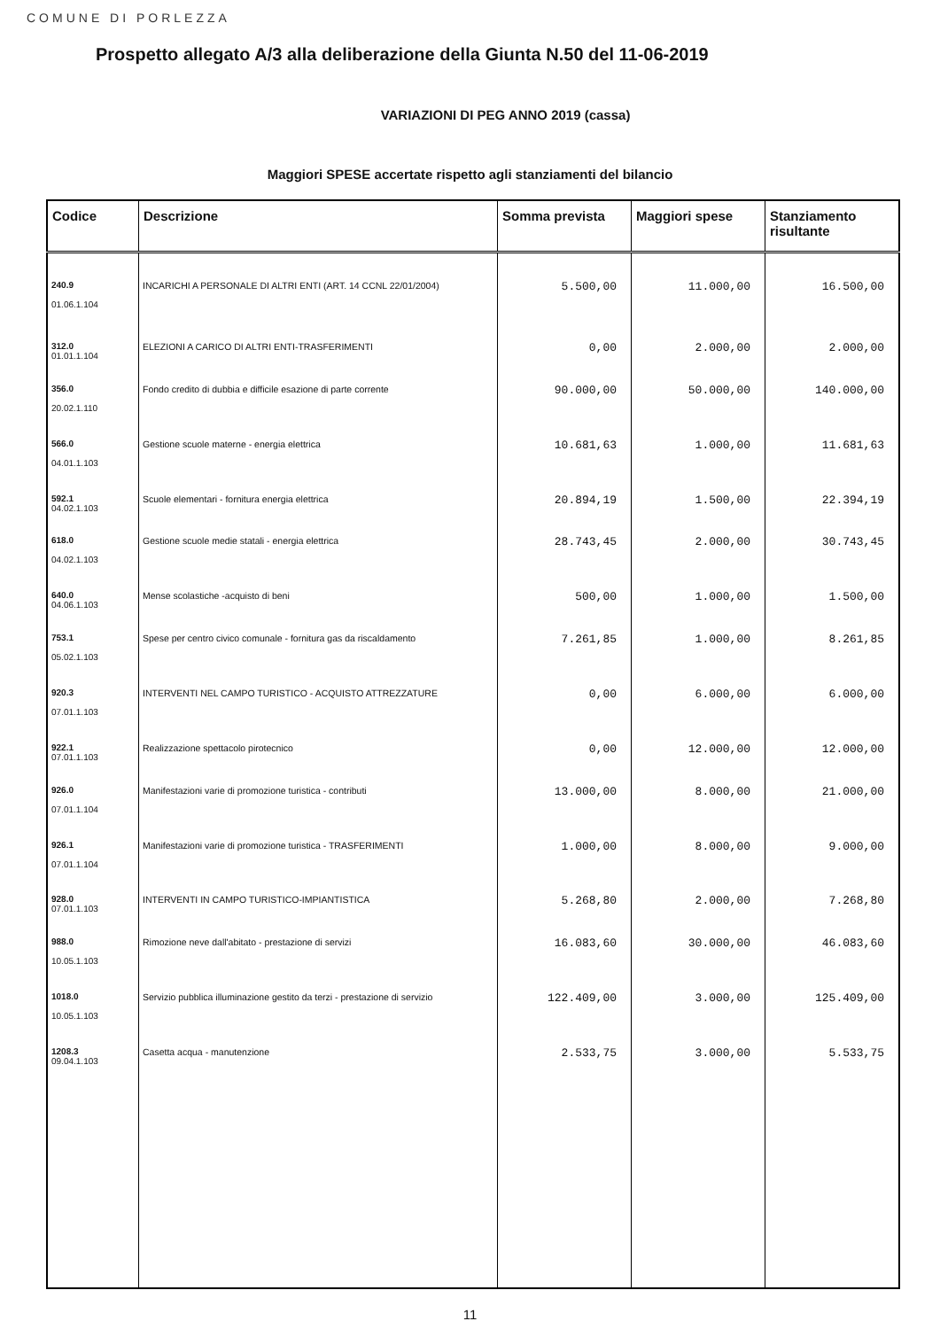COMUNE DI PORLEZZA
Prospetto allegato A/3 alla deliberazione della Giunta N.50 del 11-06-2019
VARIAZIONI DI PEG ANNO 2019 (cassa)
Maggiori SPESE accertate rispetto agli stanziamenti del bilancio
| Codice | Descrizione | Somma prevista | Maggiori spese | Stanziamento risultante |
| --- | --- | --- | --- | --- |
| 240.9 01.06.1.104 | INCARICHI A PERSONALE DI ALTRI ENTI (ART. 14 CCNL 22/01/2004) | 5.500,00 | 11.000,00 | 16.500,00 |
| 312.0 01.01.1.104 | ELEZIONI A CARICO DI ALTRI ENTI-TRASFERIMENTI | 0,00 | 2.000,00 | 2.000,00 |
| 356.0 20.02.1.110 | Fondo credito di dubbia e difficile esazione di parte corrente | 90.000,00 | 50.000,00 | 140.000,00 |
| 566.0 04.01.1.103 | Gestione scuole materne - energia elettrica | 10.681,63 | 1.000,00 | 11.681,63 |
| 592.1 04.02.1.103 | Scuole elementari - fornitura energia elettrica | 20.894,19 | 1.500,00 | 22.394,19 |
| 618.0 04.02.1.103 | Gestione scuole medie statali - energia elettrica | 28.743,45 | 2.000,00 | 30.743,45 |
| 640.0 04.06.1.103 | Mense scolastiche -acquisto di beni | 500,00 | 1.000,00 | 1.500,00 |
| 753.1 05.02.1.103 | Spese per centro civico comunale - fornitura gas da riscaldamento | 7.261,85 | 1.000,00 | 8.261,85 |
| 920.3 07.01.1.103 | INTERVENTI NEL CAMPO TURISTICO - ACQUISTO ATTREZZATURE | 0,00 | 6.000,00 | 6.000,00 |
| 922.1 07.01.1.103 | Realizzazione spettacolo pirotecnico | 0,00 | 12.000,00 | 12.000,00 |
| 926.0 07.01.1.104 | Manifestazioni varie di promozione turistica - contributi | 13.000,00 | 8.000,00 | 21.000,00 |
| 926.1 07.01.1.104 | Manifestazioni varie di promozione turistica - TRASFERIMENTI | 1.000,00 | 8.000,00 | 9.000,00 |
| 928.0 07.01.1.103 | INTERVENTI IN CAMPO TURISTICO-IMPIANTISTICA | 5.268,80 | 2.000,00 | 7.268,80 |
| 988.0 10.05.1.103 | Rimozione neve dall'abitato - prestazione di servizi | 16.083,60 | 30.000,00 | 46.083,60 |
| 1018.0 10.05.1.103 | Servizio pubblica illuminazione gestito da terzi - prestazione di servizio | 122.409,00 | 3.000,00 | 125.409,00 |
| 1208.3 09.04.1.103 | Casetta acqua - manutenzione | 2.533,75 | 3.000,00 | 5.533,75 |
11